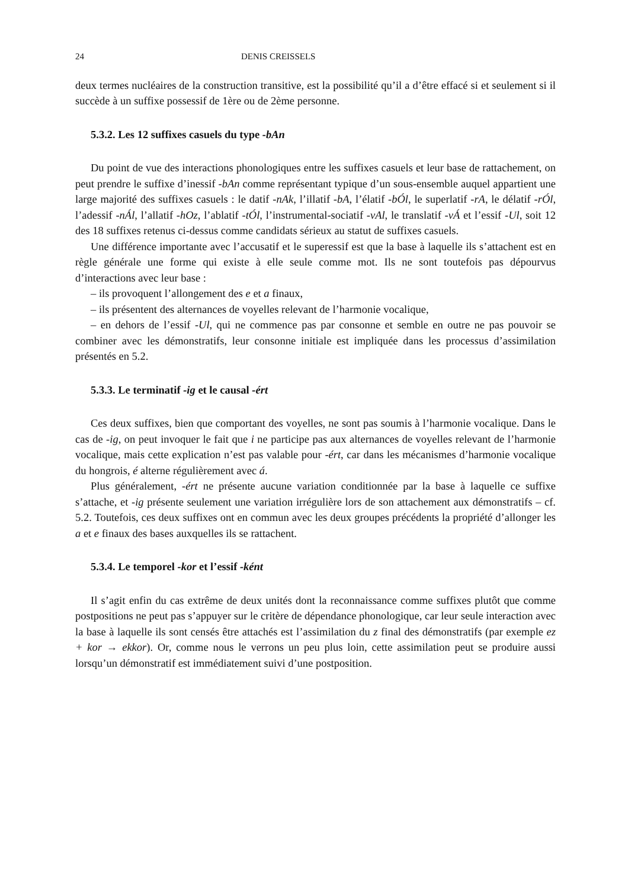24 DENIS CREISSELS
deux termes nucléaires de la construction transitive, est la possibilité qu’il a d’être effacé si et seulement si il succède à un suffixe possessif de 1ère ou de 2ème personne.
5.3.2. Les 12 suffixes casuels du type -bAn
Du point de vue des interactions phonologiques entre les suffixes casuels et leur base de rattachement, on peut prendre le suffixe d’inessif -bAn comme représentant typique d’un sous-ensemble auquel appartient une large majorité des suffixes casuels : le datif -nAk, l’illatif -bA, l’élatif -bÓl, le superlatif -rA, le délatif -rÓl, l’adessif -nÁl, l’allatif -hOz, l’ablatif -tÓl, l’instrumental-sociatif -vAl, le translatif -vÁ et l’essif -Ul, soit 12 des 18 suffixes retenus ci-dessus comme candidats sérieux au statut de suffixes casuels.
Une différence importante avec l’accusatif et le superessif est que la base à laquelle ils s’attachent est en règle générale une forme qui existe à elle seule comme mot. Ils ne sont toutefois pas dépourvus d’interactions avec leur base :
– ils provoquent l’allongement des e et a finaux,
– ils présentent des alternances de voyelles relevant de l’harmonie vocalique,
– en dehors de l’essif -Ul, qui ne commence pas par consonne et semble en outre ne pas pouvoir se combiner avec les démonstratifs, leur consonne initiale est impliquée dans les processus d’assimilation présentés en 5.2.
5.3.3. Le terminatif -ig et le causal -ért
Ces deux suffixes, bien que comportant des voyelles, ne sont pas soumis à l’harmonie vocalique. Dans le cas de -ig, on peut invoquer le fait que i ne participe pas aux alternances de voyelles relevant de l’harmonie vocalique, mais cette explication n’est pas valable pour -ért, car dans les mécanismes d’harmonie vocalique du hongrois, é alterne régulièrement avec á.
Plus généralement, -ért ne présente aucune variation conditionnée par la base à laquelle ce suffixe s’attache, et -ig présente seulement une variation irrégulière lors de son attachement aux démonstratifs – cf. 5.2. Toutefois, ces deux suffixes ont en commun avec les deux groupes précédents la propriété d’allonger les a et e finaux des bases auxquelles ils se rattachent.
5.3.4. Le temporel -kor et l’essif -ként
Il s’agit enfin du cas extrême de deux unités dont la reconnaissance comme suffixes plutôt que comme postpositions ne peut pas s’appuyer sur le critère de dépendance phonologique, car leur seule interaction avec la base à laquelle ils sont censés être attachés est l’assimilation du z final des démonstratifs (par exemple ez + kor → ekkor). Or, comme nous le verrons un peu plus loin, cette assimilation peut se produire aussi lorsqu’un démonstratif est immédiatement suivi d’une postposition.